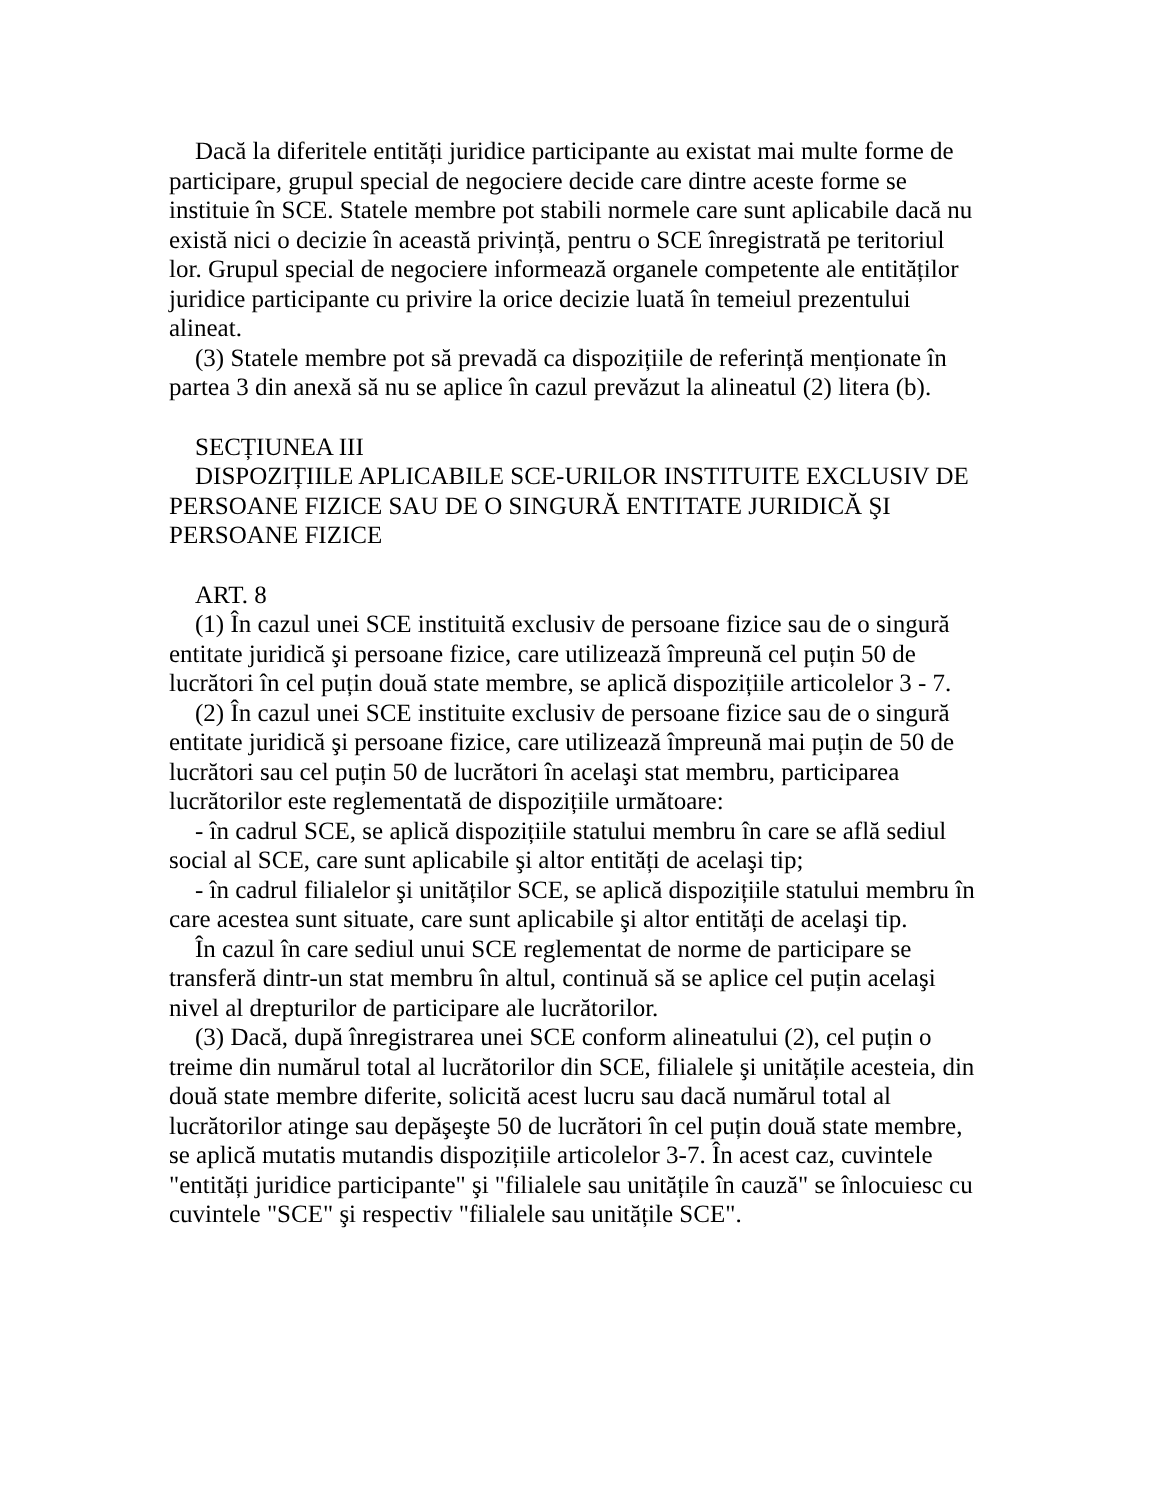Dacă la diferitele entități juridice participante au existat mai multe forme de participare, grupul special de negociere decide care dintre aceste forme se instituie în SCE. Statele membre pot stabili normele care sunt aplicabile dacă nu există nici o decizie în această privință, pentru o SCE înregistrată pe teritoriul lor. Grupul special de negociere informează organele competente ale entităților juridice participante cu privire la orice decizie luată în temeiul prezentului alineat.
(3) Statele membre pot să prevadă ca dispozițiile de referință menționate în partea 3 din anexă să nu se aplice în cazul prevăzut la alineatul (2) litera (b).
SECȚIUNEA III
DISPOZIȚIILE APLICABILE SCE-URILOR INSTITUITE EXCLUSIV DE PERSOANE FIZICE SAU DE O SINGURĂ ENTITATE JURIDICĂ ŞI PERSOANE FIZICE
ART. 8
(1) În cazul unei SCE instituită exclusiv de persoane fizice sau de o singură entitate juridică şi persoane fizice, care utilizează împreună cel puțin 50 de lucrători în cel puțin două state membre, se aplică dispozițiile articolelor 3 - 7.
(2) În cazul unei SCE instituite exclusiv de persoane fizice sau de o singură entitate juridică şi persoane fizice, care utilizează împreună mai puțin de 50 de lucrători sau cel puțin 50 de lucrători în acelaşi stat membru, participarea lucrătorilor este reglementată de dispozițiile următoare:
- în cadrul SCE, se aplică dispozițiile statului membru în care se află sediul social al SCE, care sunt aplicabile şi altor entități de acelaşi tip;
- în cadrul filialelor şi unităților SCE, se aplică dispozițiile statului membru în care acestea sunt situate, care sunt aplicabile şi altor entități de acelaşi tip.
În cazul în care sediul unui SCE reglementat de norme de participare se transferă dintr-un stat membru în altul, continuă să se aplice cel puțin acelaşi nivel al drepturilor de participare ale lucrătorilor.
(3) Dacă, după înregistrarea unei SCE conform alineatului (2), cel puțin o treime din numărul total al lucrătorilor din SCE, filialele şi unitățile acesteia, din două state membre diferite, solicită acest lucru sau dacă numărul total al lucrătorilor atinge sau depăşeşte 50 de lucrători în cel puțin două state membre, se aplică mutatis mutandis dispozițiile articolelor 3-7. În acest caz, cuvintele "entități juridice participante" şi "filialele sau unitățile în cauză" se înlocuiesc cu cuvintele "SCE" şi respectiv "filialele sau unitățile SCE".